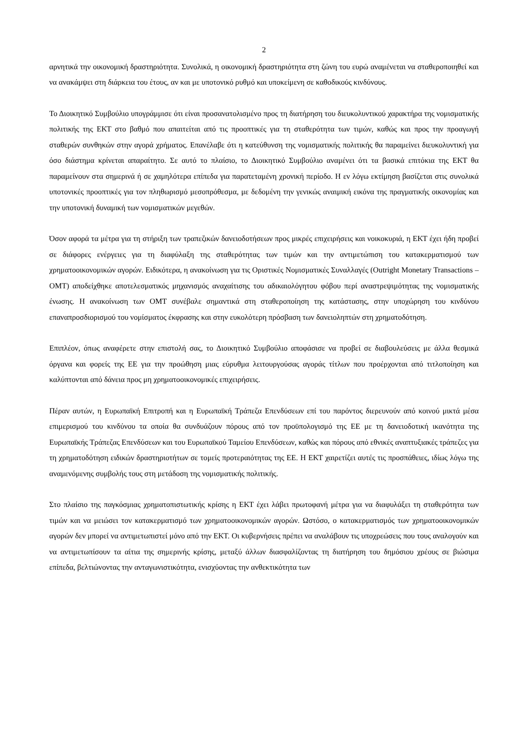2
αρνητικά την οικονομική δραστηριότητα. Συνολικά, η οικονομική δραστηριότητα στη ζώνη του ευρώ αναμένεται να σταθεροποιηθεί και να ανακάμψει στη διάρκεια του έτους, αν και με υποτονικό ρυθμό και υποκείμενη σε καθοδικούς κινδύνους.
Το Διοικητικό Συμβούλιο υπογράμμισε ότι είναι προσανατολισμένο προς τη διατήρηση του διευκολυντικού χαρακτήρα της νομισματικής πολιτικής της ΕΚΤ στο βαθμό που απαιτείται από τις προοπτικές για τη σταθερότητα των τιμών, καθώς και προς την προαγωγή σταθερών συνθηκών στην αγορά χρήματος. Επανέλαβε ότι η κατεύθυνση της νομισματικής πολιτικής θα παραμείνει διευκολυντική για όσο διάστημα κρίνεται απαραίτητο. Σε αυτό το πλαίσιο, το Διοικητικό Συμβούλιο αναμένει ότι τα βασικά επιτόκια της ΕΚΤ θα παραμείνουν στα σημερινά ή σε χαμηλότερα επίπεδα για παρατεταμένη χρονική περίοδο. Η εν λόγω εκτίμηση βασίζεται στις συνολικά υποτονικές προοπτικές για τον πληθωρισμό μεσοπρόθεσμα, με δεδομένη την γενικώς αναιμική εικόνα της πραγματικής οικονομίας και την υποτονική δυναμική των νομισματικών μεγεθών.
Όσον αφορά τα μέτρα για τη στήριξη των τραπεζικών δανειοδοτήσεων προς μικρές επιχειρήσεις και νοικοκυριά, η ΕΚΤ έχει ήδη προβεί σε διάφορες ενέργειες για τη διαφύλαξη της σταθερότητας των τιμών και την αντιμετώπιση του κατακερματισμού των χρηματοοικονομικών αγορών. Ειδικότερα, η ανακοίνωση για τις Οριστικές Νομισματικές Συναλλαγές (Outright Monetary Transactions – OMT) αποδείχθηκε αποτελεσματικός μηχανισμός αναχαίτισης του αδικαιολόγητου φόβου περί αναστρεψιμότητας της νομισματικής ένωσης. Η ανακοίνωση των OMT συνέβαλε σημαντικά στη σταθεροποίηση της κατάστασης, στην υποχώρηση του κινδύνου επαναπροσδιορισμού του νομίσματος έκφρασης και στην ευκολότερη πρόσβαση των δανειοληπτών στη χρηματοδότηση.
Επιπλέον, όπως αναφέρετε στην επιστολή σας, το Διοικητικό Συμβούλιο αποφάσισε να προβεί σε διαβουλεύσεις με άλλα θεσμικά όργανα και φορείς της ΕΕ για την προώθηση μιας εύρυθμα λειτουργούσας αγοράς τίτλων που προέρχονται από τιτλοποίηση και καλύπτονται από δάνεια προς μη χρηματοοικονομικές επιχειρήσεις.
Πέραν αυτών, η Ευρωπαϊκή Επιτροπή και η Ευρωπαϊκή Τράπεζα Επενδύσεων επί του παρόντος διερευνούν από κοινού μικτά μέσα επιμερισμού του κινδύνου τα οποία θα συνδυάζουν πόρους από τον προϋπολογισμό της ΕΕ με τη δανειοδοτική ικανότητα της Ευρωπαϊκής Τράπεζας Επενδύσεων και του Ευρωπαϊκού Ταμείου Επενδύσεων, καθώς και πόρους από εθνικές αναπτυξιακές τράπεζες για τη χρηματοδότηση ειδικών δραστηριοτήτων σε τομείς προτεραιότητας της ΕΕ. Η ΕΚΤ χαιρετίζει αυτές τις προσπάθειες, ιδίως λόγω της αναμενόμενης συμβολής τους στη μετάδοση της νομισματικής πολιτικής.
Στο πλαίσιο της παγκόσμιας χρηματοπιστωτικής κρίσης η ΕΚΤ έχει λάβει πρωτοφανή μέτρα για να διαφυλάξει τη σταθερότητα των τιμών και να μειώσει τον κατακερματισμό των χρηματοοικονομικών αγορών. Ωστόσο, ο κατακερματισμός των χρηματοοικονομικών αγορών δεν μπορεί να αντιμετωπιστεί μόνο από την ΕΚΤ. Οι κυβερνήσεις πρέπει να αναλάβουν τις υποχρεώσεις που τους αναλογούν και να αντιμετωπίσουν τα αίτια της σημερινής κρίσης, μεταξύ άλλων διασφαλίζοντας τη διατήρηση του δημόσιου χρέους σε βιώσιμα επίπεδα, βελτιώνοντας την ανταγωνιστικότητα, ενισχύοντας την ανθεκτικότητα των